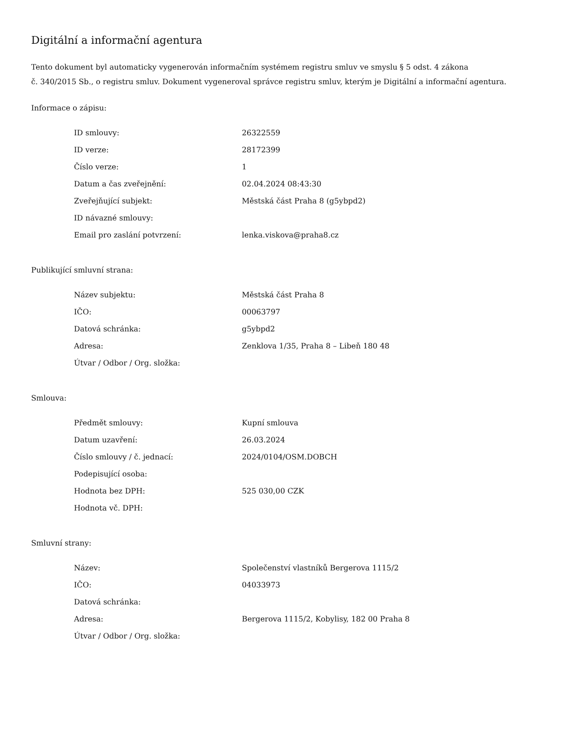Digitální a informační agentura
Tento dokument byl automaticky vygenerován informačním systémem registru smluv ve smyslu § 5 odst. 4 zákona
č. 340/2015 Sb., o registru smluv. Dokument vygeneroval správce registru smluv, kterým je Digitální a informační agentura.
Informace o zápisu:
| ID smlouvy: | 26322559 |
| ID verze: | 28172399 |
| Číslo verze: | 1 |
| Datum a čas zveřejnění: | 02.04.2024 08:43:30 |
| Zveřejňující subjekt: | Městská část Praha 8 (g5ybpd2) |
| ID návazné smlouvy: | |
| Email pro zaslání potvrzení: | lenka.viskova@praha8.cz |
Publikující smluvní strana:
| Název subjektu: | Městská část Praha 8 |
| IČO: | 00063797 |
| Datová schránka: | g5ybpd2 |
| Adresa: | Zenklova 1/35, Praha 8 – Libeň 180 48 |
| Útvar / Odbor / Org. složka: | |
Smlouva:
| Předmět smlouvy: | Kupní smlouva |
| Datum uzavření: | 26.03.2024 |
| Číslo smlouvy / č. jednací: | 2024/0104/OSM.DOBCH |
| Podepisující osoba: | |
| Hodnota bez DPH: | 525 030,00 CZK |
| Hodnota vč. DPH: | |
Smluvní strany:
| Název: | Společenství vlastníků Bergerova 1115/2 |
| IČO: | 04033973 |
| Datová schránka: | |
| Adresa: | Bergerova 1115/2, Kobylisy, 182 00 Praha 8 |
| Útvar / Odbor / Org. složka: | |